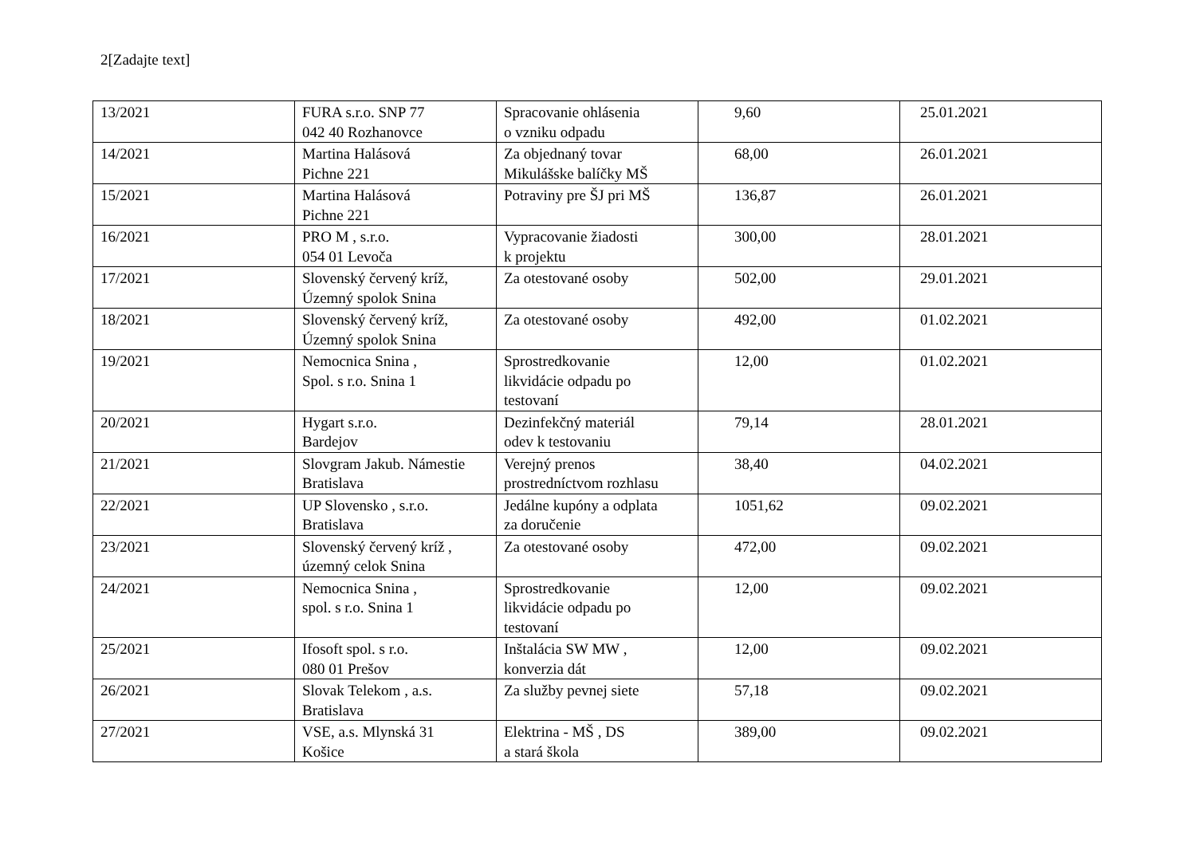2[Zadajte text]
| 13/2021 | FURA s.r.o. SNP 77 042 40 Rozhanovce | Spracovanie ohlásenia o vzniku odpadu | 9,60 | 25.01.2021 |
| 14/2021 | Martina Halásová Pichne 221 | Za objednaný tovar Mikulášske balíčky MŠ | 68,00 | 26.01.2021 |
| 15/2021 | Martina Halásová Pichne 221 | Potraviny pre ŠJ pri MŠ | 136,87 | 26.01.2021 |
| 16/2021 | PRO M , s.r.o. 054 01 Levoča | Vypracovanie žiadosti k projektu | 300,00 | 28.01.2021 |
| 17/2021 | Slovenský červený kríž, Územný spolok Snina | Za otestované osoby | 502,00 | 29.01.2021 |
| 18/2021 | Slovenský červený kríž, Územný spolok Snina | Za otestované osoby | 492,00 | 01.02.2021 |
| 19/2021 | Nemocnica Snina , Spol. s r.o. Snina 1 | Sprostredkovanie likvidácie odpadu po testovaní | 12,00 | 01.02.2021 |
| 20/2021 | Hygart s.r.o. Bardejov | Dezinfekčný materiál odev k testovaniu | 79,14 | 28.01.2021 |
| 21/2021 | Slovgram Jakub. Námestie Bratislava | Verejný prenos prostredníctvom rozhlasu | 38,40 | 04.02.2021 |
| 22/2021 | UP Slovensko , s.r.o. Bratislava | Jedálne kupóny a odplata za doručenie | 1051,62 | 09.02.2021 |
| 23/2021 | Slovenský červený kríž , územný celok Snina | Za otestované osoby | 472,00 | 09.02.2021 |
| 24/2021 | Nemocnica Snina , spol. s r.o. Snina 1 | Sprostredkovanie likvidácie odpadu po testovaní | 12,00 | 09.02.2021 |
| 25/2021 | Ifosoft spol. s r.o. 080 01 Prešov | Inštalácia SW MW , konverzia dát | 12,00 | 09.02.2021 |
| 26/2021 | Slovak Telekom , a.s. Bratislava | Za služby pevnej siete | 57,18 | 09.02.2021 |
| 27/2021 | VSE, a.s. Mlynská 31 Košice | Elektrina - MŠ , DS a stará škola | 389,00 | 09.02.2021 |